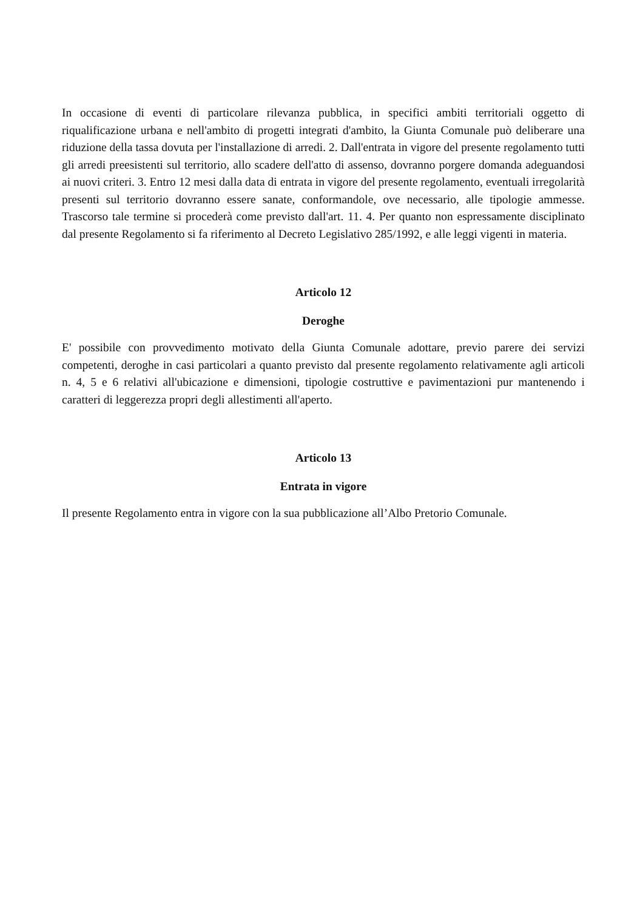In occasione di eventi di particolare rilevanza pubblica, in specifici ambiti territoriali oggetto di riqualificazione urbana e nell'ambito di progetti integrati d'ambito, la Giunta Comunale può deliberare una riduzione della tassa dovuta per l'installazione di arredi. 2. Dall'entrata in vigore del presente regolamento tutti gli arredi preesistenti sul territorio, allo scadere dell'atto di assenso, dovranno porgere domanda adeguandosi ai nuovi criteri. 3. Entro 12 mesi dalla data di entrata in vigore del presente regolamento, eventuali irregolarità presenti sul territorio dovranno essere sanate, conformandole, ove necessario, alle tipologie ammesse. Trascorso tale termine si procederà come previsto dall'art. 11. 4. Per quanto non espressamente disciplinato dal presente Regolamento si fa riferimento al Decreto Legislativo 285/1992, e alle leggi vigenti in materia.
Articolo 12
Deroghe
E' possibile con provvedimento motivato della Giunta Comunale adottare, previo parere dei servizi competenti, deroghe in casi particolari a quanto previsto dal presente regolamento relativamente agli articoli n. 4, 5 e 6 relativi all'ubicazione e dimensioni, tipologie costruttive e pavimentazioni pur mantenendo i caratteri di leggerezza propri degli allestimenti all'aperto.
Articolo 13
Entrata in vigore
Il presente Regolamento entra in vigore con la sua pubblicazione all’Albo Pretorio Comunale.